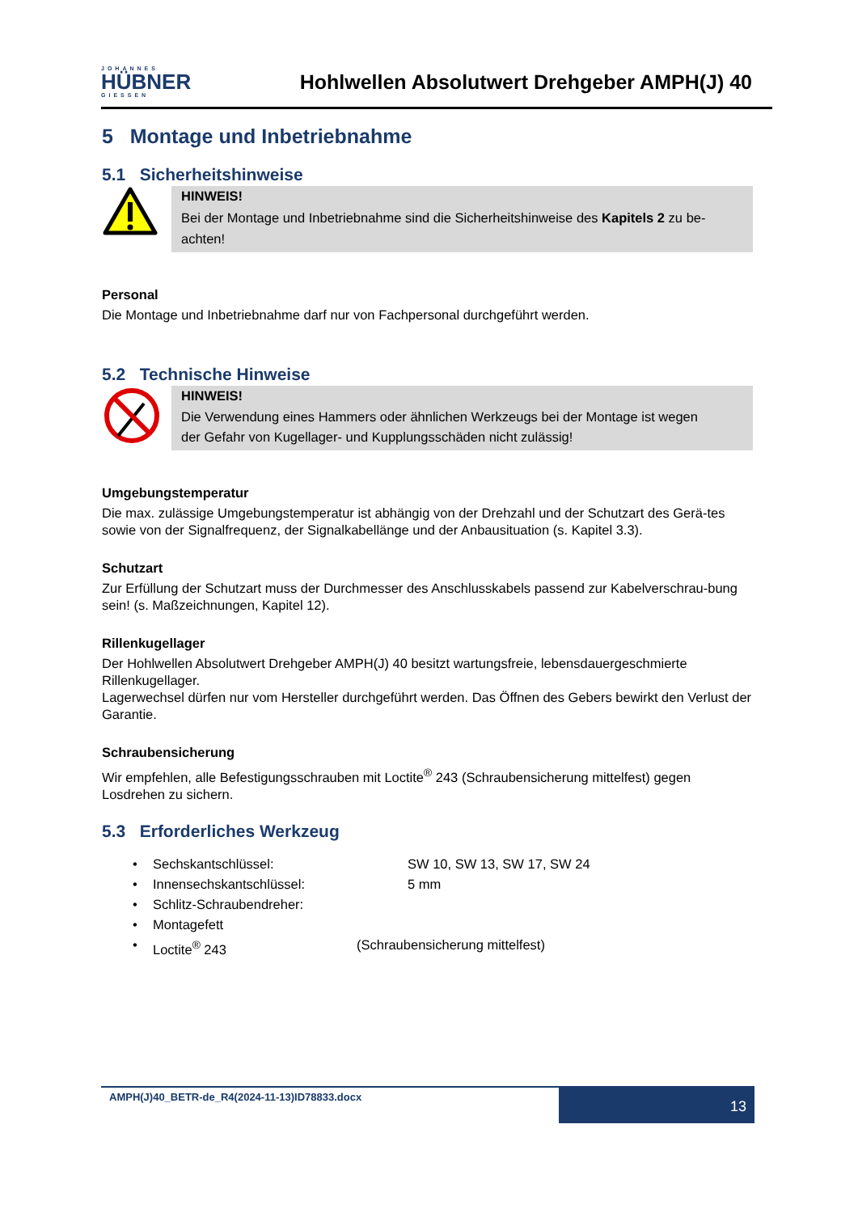JOHANNES
HÜBNER
GIESSEN
Hohlwellen Absolutwert Drehgeber AMPH(J) 40
5 Montage und Inbetriebnahme
5.1 Sicherheitshinweise
HINWEIS!
Bei der Montage und Inbetriebnahme sind die Sicherheitshinweise des Kapitels 2 zu be-
achten!
Personal
Die Montage und Inbetriebnahme darf nur von Fachpersonal durchgeführt werden.
5.2 Technische Hinweise
HINWEIS!
Die Verwendung eines Hammers oder ähnlichen Werkzeugs bei der Montage ist wegen
der Gefahr von Kugellager- und Kupplungsschäden nicht zulässig!
Umgebungstemperatur
Die max. zulässige Umgebungstemperatur ist abhängig von der Drehzahl und der Schutzart des Gerä-tes sowie von der Signalfrequenz, der Signalkabellänge und der Anbausituation (s. Kapitel 3.3).
Schutzart
Zur Erfüllung der Schutzart muss der Durchmesser des Anschlusskabels passend zur Kabelverschrau-bung sein! (s. Maßzeichnungen, Kapitel 12).
Rillenkugellager
Der Hohlwellen Absolutwert Drehgeber AMPH(J) 40 besitzt wartungsfreie, lebensdauergeschmierte Rillenkugellager.
Lagerwechsel dürfen nur vom Hersteller durchgeführt werden. Das Öffnen des Gebers bewirkt den Verlust der Garantie.
Schraubensicherung
Wir empfehlen, alle Befestigungsschrauben mit Loctite<sup>®</sup> 243 (Schraubensicherung mittelfest) gegen Losdrehen zu sichern.
5.3 Erforderliches Werkzeug
• Sechskantschlüssel: SW 10, SW 13, SW 17, SW 24
• Innensechskantschlüssel: 5 mm
• Schlitz-Schraubendreher:
• Montagefett
• Loctite<sup>®</sup> 243 (Schraubensicherung mittelfest)
AMPH(J)40_BETR-de_R4(2024-11-13)ID78833.docx
13